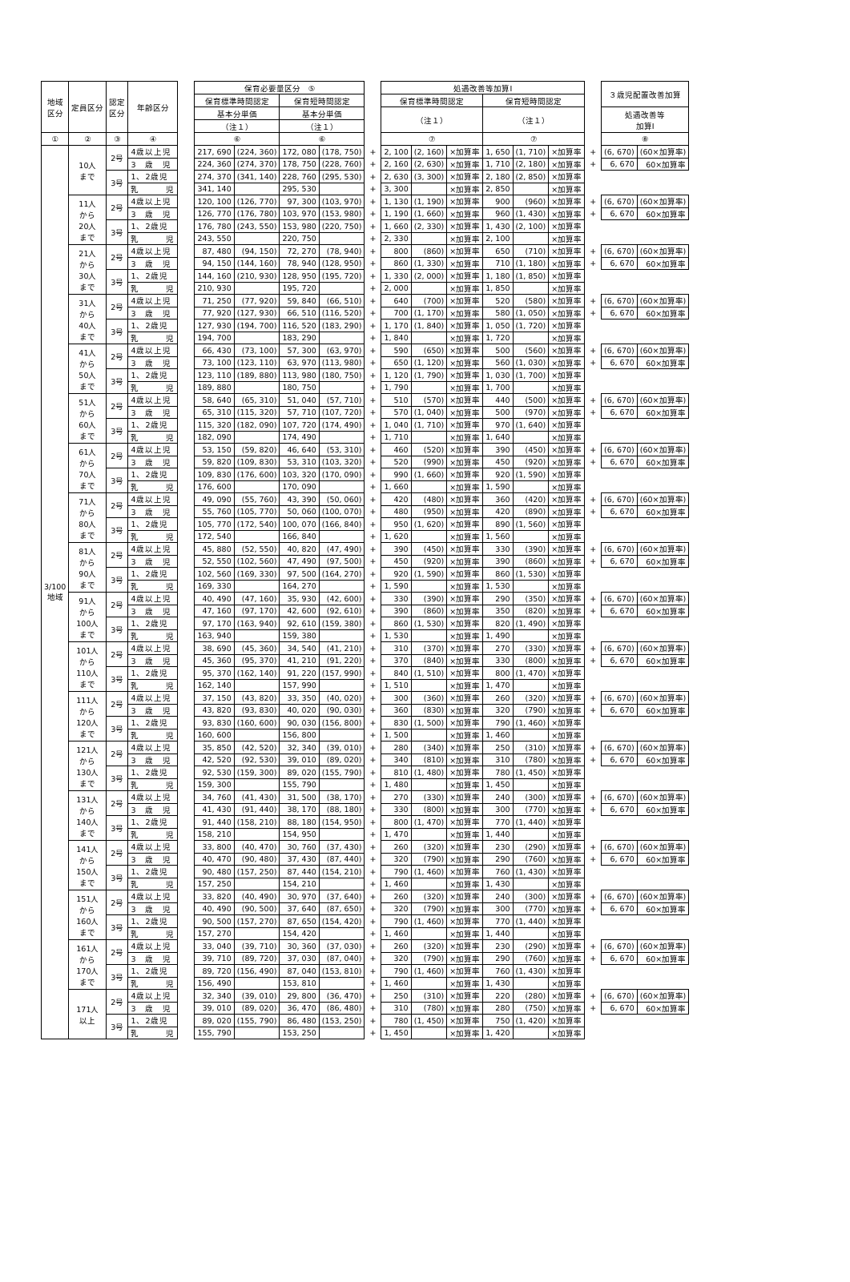| 地域 区分 | 定員区分 | 認定 区分 | 年齢区分 | | 保育必要量区分 ⑤ | | | | | 処遇改善等加算Ⅰ | | | | | | | ３歳児配置改善加算 | |
| | | | | | 保育標準時間認定 | | 保育短時間認定 | | | 保育標準時間認定 | | | 保育短時間認定 | | | | | |
| | | | | | 基本分単価 | | 基本分単価 | | | （注１） | | | （注１） | | | | 処遇改善等 加算Ⅰ | |
| | | | | | （注１） | | （注１） | | | | | | | | | | | |
| ① | ② | ③ | ④ | | ⑥ | | ⑥ | | | ⑦ | | | ⑦ | | | | ⑧ | |
| 3/100 地域 | 10人 まで | 2号 | 4歳以上児 | | 217, 690 | (224, 360) | 172, 080 | (178, 750) | + | 2, 100 | (2, 160) | ×加算率 | 1, 650 | (1, 710) | ×加算率 | + | (6, 670) | (60×加算率) |
| | | | 3 歳 児 | | 224, 360 | (274, 370) | 178, 750 | (228, 760) | + | 2, 160 | (2, 630) | ×加算率 | 1, 710 | (2, 180) | ×加算率 | + | 6, 670 | 60×加算率 |
| | | 3号 | 1、2歳児 | | 274, 370 | (341, 140) | 228, 760 | (295, 530) | + | 2, 630 | (3, 300) | ×加算率 | 2, 180 | (2, 850) | ×加算率 | | | |
| | | | 乳 児 | | 341, 140 | | 295, 530 | | + | 3, 300 | | ×加算率 | 2, 850 | | ×加算率 | | | |
| | 11人 から 20人 まで | 2号 | 4歳以上児 | | 120, 100 | (126, 770) | 97, 300 | (103, 970) | + | 1, 130 | (1, 190) | ×加算率 | 900 | (960) | ×加算率 | + | (6, 670) | (60×加算率) |
| | | | 3 歳 児 | | 126, 770 | (176, 780) | 103, 970 | (153, 980) | + | 1, 190 | (1, 660) | ×加算率 | 960 | (1, 430) | ×加算率 | + | 6, 670 | 60×加算率 |
| | | 3号 | 1、2歳児 | | 176, 780 | (243, 550) | 153, 980 | (220, 750) | + | 1, 660 | (2, 330) | ×加算率 | 1, 430 | (2, 100) | ×加算率 | | | |
| | | | 乳 児 | | 243, 550 | | 220, 750 | | + | 2, 330 | | ×加算率 | 2, 100 | | ×加算率 | | | |
| | 21人 から 30人 まで | 2号 | 4歳以上児 | | 87, 480 | (94, 150) | 72, 270 | (78, 940) | + | 800 | (860) | ×加算率 | 650 | (710) | ×加算率 | + | (6, 670) | (60×加算率) |
| | | | 3 歳 児 | | 94, 150 | (144, 160) | 78, 940 | (128, 950) | + | 860 | (1, 330) | ×加算率 | 710 | (1, 180) | ×加算率 | + | 6, 670 | 60×加算率 |
| | | 3号 | 1、2歳児 | | 144, 160 | (210, 930) | 128, 950 | (195, 720) | + | 1, 330 | (2, 000) | ×加算率 | 1, 180 | (1, 850) | ×加算率 | | | |
| | | | 乳 児 | | 210, 930 | | 195, 720 | | + | 2, 000 | | ×加算率 | 1, 850 | | ×加算率 | | | |
| | 31人 から 40人 まで | 2号 | 4歳以上児 | | 71, 250 | (77, 920) | 59, 840 | (66, 510) | + | 640 | (700) | ×加算率 | 520 | (580) | ×加算率 | + | (6, 670) | (60×加算率) |
| | | | 3 歳 児 | | 77, 920 | (127, 930) | 66, 510 | (116, 520) | + | 700 | (1, 170) | ×加算率 | 580 | (1, 050) | ×加算率 | + | 6, 670 | 60×加算率 |
| | | 3号 | 1、2歳児 | | 127, 930 | (194, 700) | 116, 520 | (183, 290) | + | 1, 170 | (1, 840) | ×加算率 | 1, 050 | (1, 720) | ×加算率 | | | |
| | | | 乳 児 | | 194, 700 | | 183, 290 | | + | 1, 840 | | ×加算率 | 1, 720 | | ×加算率 | | | |
| | 41人 から 50人 まで | 2号 | 4歳以上児 | | 66, 430 | (73, 100) | 57, 300 | (63, 970) | + | 590 | (650) | ×加算率 | 500 | (560) | ×加算率 | + | (6, 670) | (60×加算率) |
| | | | 3 歳 児 | | 73, 100 | (123, 110) | 63, 970 | (113, 980) | + | 650 | (1, 120) | ×加算率 | 560 | (1, 030) | ×加算率 | + | 6, 670 | 60×加算率 |
| | | 3号 | 1、2歳児 | | 123, 110 | (189, 880) | 113, 980 | (180, 750) | + | 1, 120 | (1, 790) | ×加算率 | 1, 030 | (1, 700) | ×加算率 | | | |
| | | | 乳 児 | | 189, 880 | | 180, 750 | | + | 1, 790 | | ×加算率 | 1, 700 | | ×加算率 | | | |
| | 51人 から 60人 まで | 2号 | 4歳以上児 | | 58, 640 | (65, 310) | 51, 040 | (57, 710) | + | 510 | (570) | ×加算率 | 440 | (500) | ×加算率 | + | (6, 670) | (60×加算率) |
| | | | 3 歳 児 | | 65, 310 | (115, 320) | 57, 710 | (107, 720) | + | 570 | (1, 040) | ×加算率 | 500 | (970) | ×加算率 | + | 6, 670 | 60×加算率 |
| | | 3号 | 1、2歳児 | | 115, 320 | (182, 090) | 107, 720 | (174, 490) | + | 1, 040 | (1, 710) | ×加算率 | 970 | (1, 640) | ×加算率 | | | |
| | | | 乳 児 | | 182, 090 | | 174, 490 | | + | 1, 710 | | ×加算率 | 1, 640 | | ×加算率 | | | |
| | 61人 から 70人 まで | 2号 | 4歳以上児 | | 53, 150 | (59, 820) | 46, 640 | (53, 310) | + | 460 | (520) | ×加算率 | 390 | (450) | ×加算率 | + | (6, 670) | (60×加算率) |
| | | | 3 歳 児 | | 59, 820 | (109, 830) | 53, 310 | (103, 320) | + | 520 | (990) | ×加算率 | 450 | (920) | ×加算率 | + | 6, 670 | 60×加算率 |
| | | 3号 | 1、2歳児 | | 109, 830 | (176, 600) | 103, 320 | (170, 090) | + | 990 | (1, 660) | ×加算率 | 920 | (1, 590) | ×加算率 | | | |
| | | | 乳 児 | | 176, 600 | | 170, 090 | | + | 1, 660 | | ×加算率 | 1, 590 | | ×加算率 | | | |
| | 71人 から 80人 まで | 2号 | 4歳以上児 | | 49, 090 | (55, 760) | 43, 390 | (50, 060) | + | 420 | (480) | ×加算率 | 360 | (420) | ×加算率 | + | (6, 670) | (60×加算率) |
| | | | 3 歳 児 | | 55, 760 | (105, 770) | 50, 060 | (100, 070) | + | 480 | (950) | ×加算率 | 420 | (890) | ×加算率 | + | 6, 670 | 60×加算率 |
| | | 3号 | 1、2歳児 | | 105, 770 | (172, 540) | 100, 070 | (166, 840) | + | 950 | (1, 620) | ×加算率 | 890 | (1, 560) | ×加算率 | | | |
| | | | 乳 児 | | 172, 540 | | 166, 840 | | + | 1, 620 | | ×加算率 | 1, 560 | | ×加算率 | | | |
| | 81人 から 90人 まで | 2号 | 4歳以上児 | | 45, 880 | (52, 550) | 40, 820 | (47, 490) | + | 390 | (450) | ×加算率 | 330 | (390) | ×加算率 | + | (6, 670) | (60×加算率) |
| | | | 3 歳 児 | | 52, 550 | (102, 560) | 47, 490 | (97, 500) | + | 450 | (920) | ×加算率 | 390 | (860) | ×加算率 | + | 6, 670 | 60×加算率 |
| | | 3号 | 1、2歳児 | | 102, 560 | (169, 330) | 97, 500 | (164, 270) | + | 920 | (1, 590) | ×加算率 | 860 | (1, 530) | ×加算率 | | | |
| | | | 乳 児 | | 169, 330 | | 164, 270 | | + | 1, 590 | | ×加算率 | 1, 530 | | ×加算率 | | | |
| | 91人 から 100人 まで | 2号 | 4歳以上児 | | 40, 490 | (47, 160) | 35, 930 | (42, 600) | + | 330 | (390) | ×加算率 | 290 | (350) | ×加算率 | + | (6, 670) | (60×加算率) |
| | | | 3 歳 児 | | 47, 160 | (97, 170) | 42, 600 | (92, 610) | + | 390 | (860) | ×加算率 | 350 | (820) | ×加算率 | + | 6, 670 | 60×加算率 |
| | | 3号 | 1、2歳児 | | 97, 170 | (163, 940) | 92, 610 | (159, 380) | + | 860 | (1, 530) | ×加算率 | 820 | (1, 490) | ×加算率 | | | |
| | | | 乳 児 | | 163, 940 | | 159, 380 | | + | 1, 530 | | ×加算率 | 1, 490 | | ×加算率 | | | |
| | 101人 から 110人 まで | 2号 | 4歳以上児 | | 38, 690 | (45, 360) | 34, 540 | (41, 210) | + | 310 | (370) | ×加算率 | 270 | (330) | ×加算率 | + | (6, 670) | (60×加算率) |
| | | | 3 歳 児 | | 45, 360 | (95, 370) | 41, 210 | (91, 220) | + | 370 | (840) | ×加算率 | 330 | (800) | ×加算率 | + | 6, 670 | 60×加算率 |
| | | 3号 | 1、2歳児 | | 95, 370 | (162, 140) | 91, 220 | (157, 990) | + | 840 | (1, 510) | ×加算率 | 800 | (1, 470) | ×加算率 | | | |
| | | | 乳 児 | | 162, 140 | | 157, 990 | | + | 1, 510 | | ×加算率 | 1, 470 | | ×加算率 | | | |
| | 111人 から 120人 まで | 2号 | 4歳以上児 | | 37, 150 | (43, 820) | 33, 350 | (40, 020) | + | 300 | (360) | ×加算率 | 260 | (320) | ×加算率 | + | (6, 670) | (60×加算率) |
| | | | 3 歳 児 | | 43, 820 | (93, 830) | 40, 020 | (90, 030) | + | 360 | (830) | ×加算率 | 320 | (790) | ×加算率 | + | 6, 670 | 60×加算率 |
| | | 3号 | 1、2歳児 | | 93, 830 | (160, 600) | 90, 030 | (156, 800) | + | 830 | (1, 500) | ×加算率 | 790 | (1, 460) | ×加算率 | | | |
| | | | 乳 児 | | 160, 600 | | 156, 800 | | + | 1, 500 | | ×加算率 | 1, 460 | | ×加算率 | | | |
| | 121人 から 130人 まで | 2号 | 4歳以上児 | | 35, 850 | (42, 520) | 32, 340 | (39, 010) | + | 280 | (340) | ×加算率 | 250 | (310) | ×加算率 | + | (6, 670) | (60×加算率) |
| | | | 3 歳 児 | | 42, 520 | (92, 530) | 39, 010 | (89, 020) | + | 340 | (810) | ×加算率 | 310 | (780) | ×加算率 | + | 6, 670 | 60×加算率 |
| | | 3号 | 1、2歳児 | | 92, 530 | (159, 300) | 89, 020 | (155, 790) | + | 810 | (1, 480) | ×加算率 | 780 | (1, 450) | ×加算率 | | | |
| | | | 乳 児 | | 159, 300 | | 155, 790 | | + | 1, 480 | | ×加算率 | 1, 450 | | ×加算率 | | | |
| | 131人 から 140人 まで | 2号 | 4歳以上児 | | 34, 760 | (41, 430) | 31, 500 | (38, 170) | + | 270 | (330) | ×加算率 | 240 | (300) | ×加算率 | + | (6, 670) | (60×加算率) |
| | | | 3 歳 児 | | 41, 430 | (91, 440) | 38, 170 | (88, 180) | + | 330 | (800) | ×加算率 | 300 | (770) | ×加算率 | + | 6, 670 | 60×加算率 |
| | | 3号 | 1、2歳児 | | 91, 440 | (158, 210) | 88, 180 | (154, 950) | + | 800 | (1, 470) | ×加算率 | 770 | (1, 440) | ×加算率 | | | |
| | | | 乳 児 | | 158, 210 | | 154, 950 | | + | 1, 470 | | ×加算率 | 1, 440 | | ×加算率 | | | |
| | 141人 から 150人 まで | 2号 | 4歳以上児 | | 33, 800 | (40, 470) | 30, 760 | (37, 430) | + | 260 | (320) | ×加算率 | 230 | (290) | ×加算率 | + | (6, 670) | (60×加算率) |
| | | | 3 歳 児 | | 40, 470 | (90, 480) | 37, 430 | (87, 440) | + | 320 | (790) | ×加算率 | 290 | (760) | ×加算率 | + | 6, 670 | 60×加算率 |
| | | 3号 | 1、2歳児 | | 90, 480 | (157, 250) | 87, 440 | (154, 210) | + | 790 | (1, 460) | ×加算率 | 760 | (1, 430) | ×加算率 | | | |
| | | | 乳 児 | | 157, 250 | | 154, 210 | | + | 1, 460 | | ×加算率 | 1, 430 | | ×加算率 | | | |
| | 151人 から 160人 まで | 2号 | 4歳以上児 | | 33, 820 | (40, 490) | 30, 970 | (37, 640) | + | 260 | (320) | ×加算率 | 240 | (300) | ×加算率 | + | (6, 670) | (60×加算率) |
| | | | 3 歳 児 | | 40, 490 | (90, 500) | 37, 640 | (87, 650) | + | 320 | (790) | ×加算率 | 300 | (770) | ×加算率 | + | 6, 670 | 60×加算率 |
| | | 3号 | 1、2歳児 | | 90, 500 | (157, 270) | 87, 650 | (154, 420) | + | 790 | (1, 460) | ×加算率 | 770 | (1, 440) | ×加算率 | | | |
| | | | 乳 児 | | 157, 270 | | 154, 420 | | + | 1, 460 | | ×加算率 | 1, 440 | | ×加算率 | | | |
| | 161人 から 170人 まで | 2号 | 4歳以上児 | | 33, 040 | (39, 710) | 30, 360 | (37, 030) | + | 260 | (320) | ×加算率 | 230 | (290) | ×加算率 | + | (6, 670) | (60×加算率) |
| | | | 3 歳 児 | | 39, 710 | (89, 720) | 37, 030 | (87, 040) | + | 320 | (790) | ×加算率 | 290 | (760) | ×加算率 | + | 6, 670 | 60×加算率 |
| | | 3号 | 1、2歳児 | | 89, 720 | (156, 490) | 87, 040 | (153, 810) | + | 790 | (1, 460) | ×加算率 | 760 | (1, 430) | ×加算率 | | | |
| | | | 乳 児 | | 156, 490 | | 153, 810 | | + | 1, 460 | | ×加算率 | 1, 430 | | ×加算率 | | | |
| | 171人 以上 | 2号 | 4歳以上児 | | 32, 340 | (39, 010) | 29, 800 | (36, 470) | + | 250 | (310) | ×加算率 | 220 | (280) | ×加算率 | + | (6, 670) | (60×加算率) |
| | | | 3 歳 児 | | 39, 010 | (89, 020) | 36, 470 | (86, 480) | + | 310 | (780) | ×加算率 | 280 | (750) | ×加算率 | + | 6, 670 | 60×加算率 |
| | | 3号 | 1、2歳児 | | 89, 020 | (155, 790) | 86, 480 | (153, 250) | + | 780 | (1, 450) | ×加算率 | 750 | (1, 420) | ×加算率 | | | |
| | | | 乳 児 | | 155, 790 | | 153, 250 | | + | 1, 450 | | ×加算率 | 1, 420 | | ×加算率 | | | |